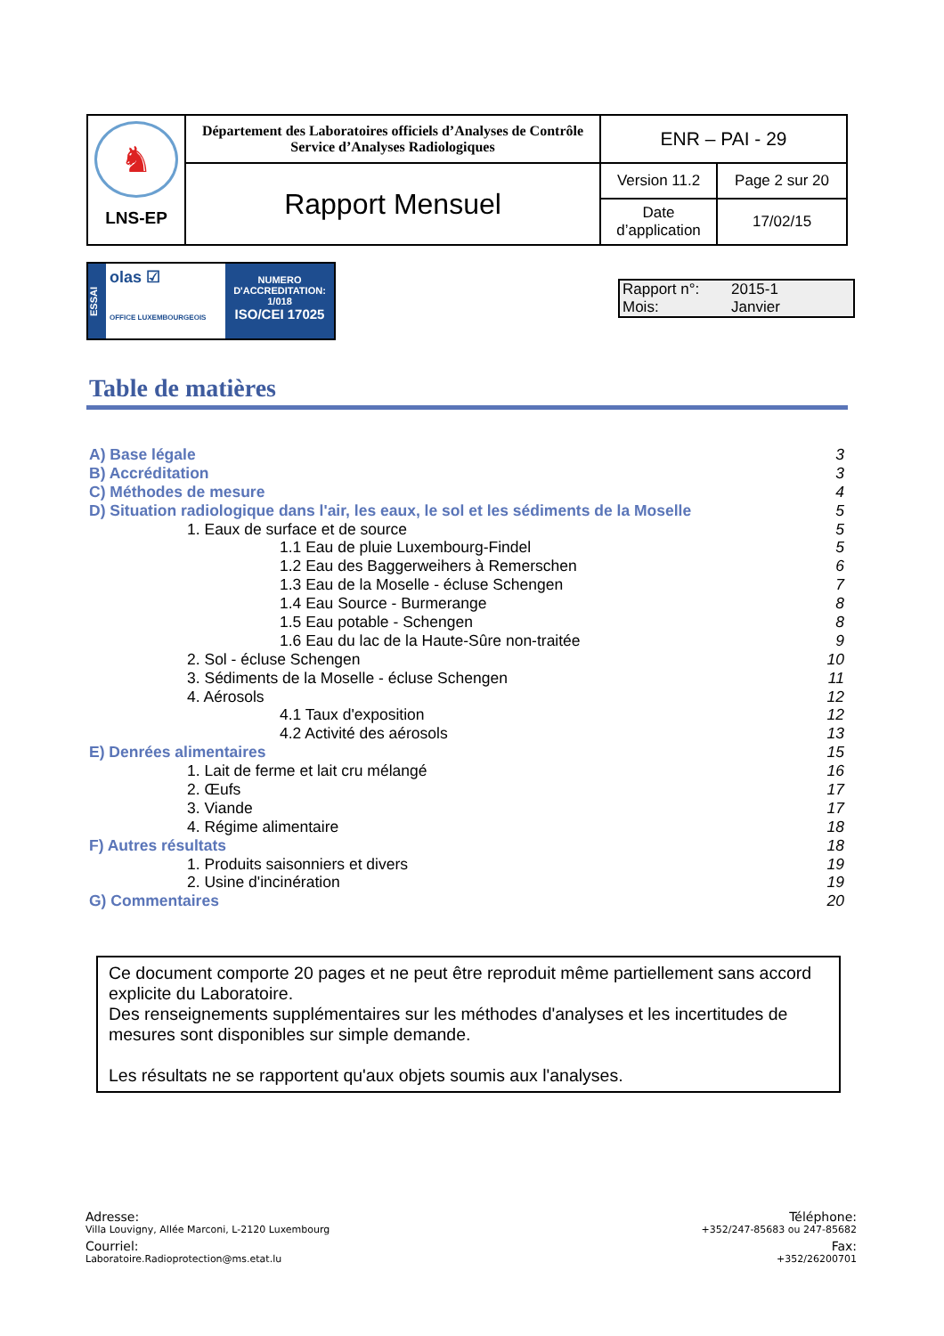| ♞ LNS-EP | Département des Laboratoires officiels d’Analyses de Contrôle Service d’Analyses Radiologiques | ENR – PAI - 29 | |
| | Rapport Mensuel | Version 11.2 | Page 2 sur 20 |
| | | Date d’application | 17/02/15 |
ESSAI
olas ☑
OFFICE LUXEMBOURGEOIS
NUMERO
D'ACCREDITATION:
1/018
ISO/CEI 17025
Rapport n°: 2015-1
Mois: Janvier
Table de matières
A) Base légale 3
B) Accréditation 3
C) Méthodes de mesure 4
D) Situation radiologique dans l'air, les eaux, le sol et les sédiments de la Moselle 5
1. Eaux de surface et de source 5
1.1 Eau de pluie Luxembourg-Findel 5
1.2 Eau des Baggerweihers à Remerschen 6
1.3 Eau de la Moselle - écluse Schengen 7
1.4 Eau Source - Burmerange 8
1.5 Eau potable - Schengen 8
1.6 Eau du lac de la Haute-Sûre non-traitée 9
2. Sol - écluse Schengen 10
3. Sédiments de la Moselle - écluse Schengen 11
4. Aérosols 12
4.1 Taux d'exposition 12
4.2 Activité des aérosols 13
E) Denrées alimentaires 15
1. Lait de ferme et lait cru mélangé 16
2. Œufs 17
3. Viande 17
4. Régime alimentaire 18
F) Autres résultats 18
1. Produits saisonniers et divers 19
2. Usine d'incinération 19
G) Commentaires 20
Ce document comporte 20 pages et ne peut être reproduit même partiellement sans accord explicite du Laboratoire.
Des renseignements supplémentaires sur les méthodes d'analyses et les incertitudes de mesures sont disponibles sur simple demande.
Les résultats ne se rapportent qu'aux objets soumis aux l'analyses.
Adresse:
Villa Louvigny, Allée Marconi, L-2120 Luxembourg
Courriel:
Laboratoire.Radioprotection@ms.etat.lu
Téléphone:
+352/247-85683 ou 247-85682
Fax:
+352/26200701